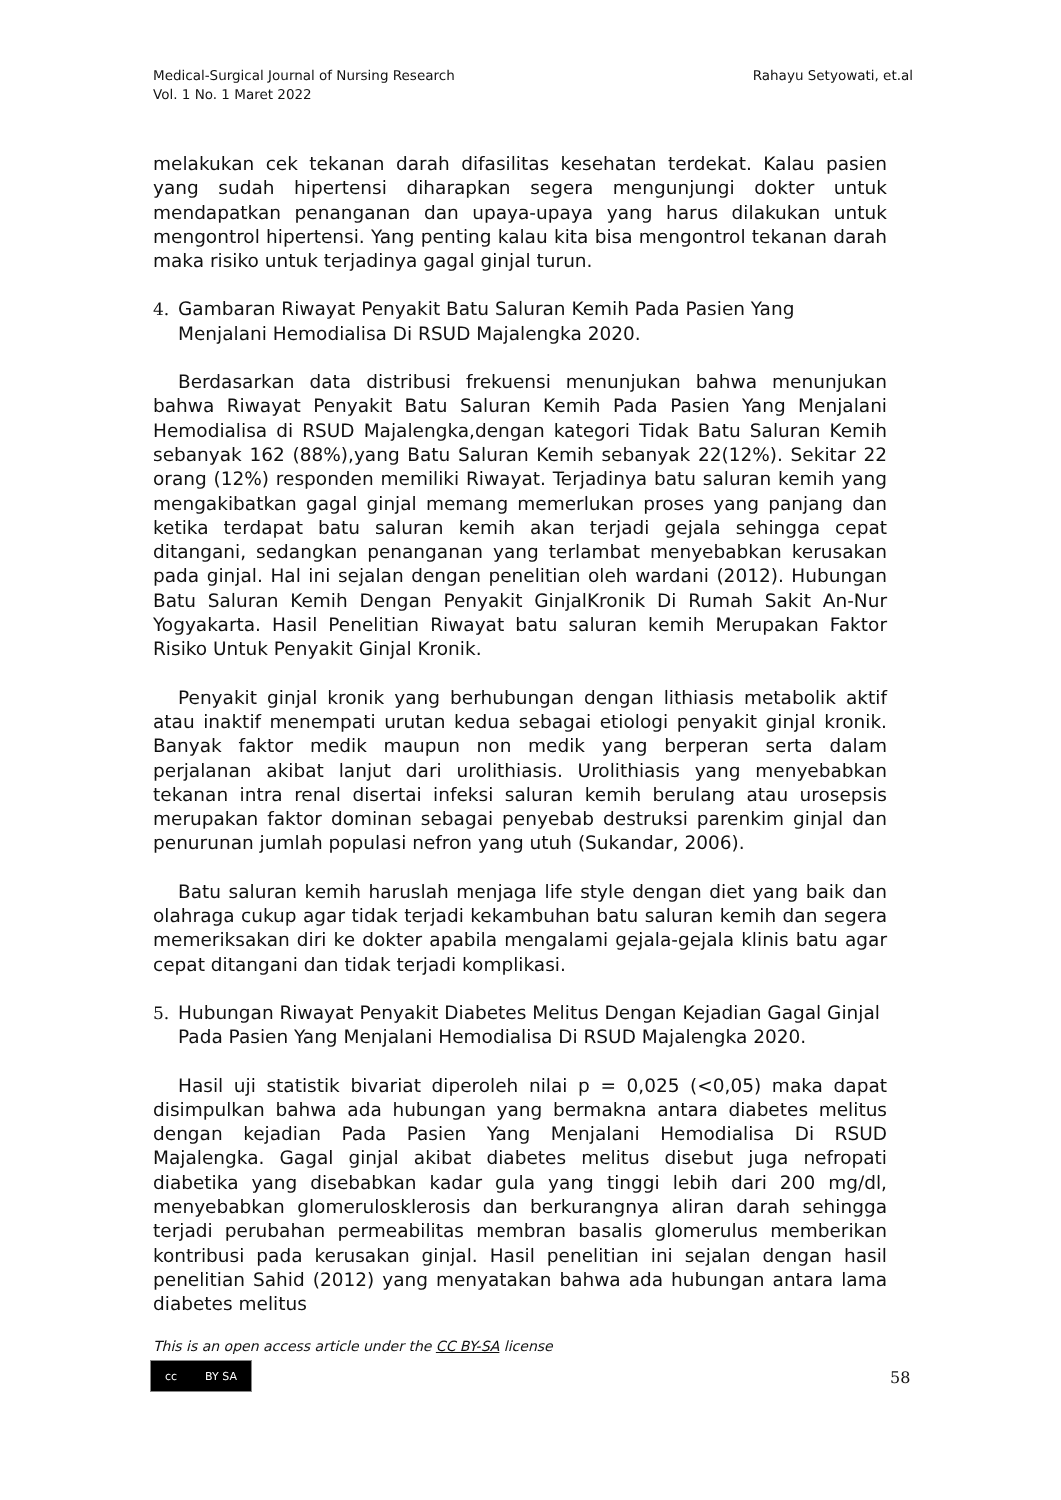Medical-Surgical Journal of Nursing Research
Vol. 1 No. 1 Maret 2022
Rahayu Setyowati, et.al
melakukan cek tekanan darah difasilitas kesehatan terdekat. Kalau pasien yang sudah hipertensi diharapkan segera mengunjungi dokter untuk mendapatkan penanganan dan upaya-upaya yang harus dilakukan untuk mengontrol hipertensi. Yang penting kalau kita bisa mengontrol tekanan darah maka risiko untuk terjadinya gagal ginjal turun.
4. Gambaran Riwayat Penyakit Batu Saluran Kemih Pada Pasien Yang Menjalani Hemodialisa Di RSUD Majalengka 2020.
Berdasarkan data distribusi frekuensi menunjukan bahwa menunjukan bahwa Riwayat Penyakit Batu Saluran Kemih Pada Pasien Yang Menjalani Hemodialisa di RSUD Majalengka,dengan kategori Tidak Batu Saluran Kemih sebanyak 162 (88%),yang Batu Saluran Kemih sebanyak 22(12%). Sekitar 22 orang (12%) responden memiliki Riwayat. Terjadinya batu saluran kemih yang mengakibatkan gagal ginjal memang memerlukan proses yang panjang dan ketika terdapat batu saluran kemih akan terjadi gejala sehingga cepat ditangani, sedangkan penanganan yang terlambat menyebabkan kerusakan pada ginjal. Hal ini sejalan dengan penelitian oleh wardani (2012). Hubungan Batu Saluran Kemih Dengan Penyakit GinjalKronik Di Rumah Sakit An-Nur Yogyakarta. Hasil Penelitian Riwayat batu saluran kemih Merupakan Faktor Risiko Untuk Penyakit Ginjal Kronik.
Penyakit ginjal kronik yang berhubungan dengan lithiasis metabolik aktif atau inaktif menempati urutan kedua sebagai etiologi penyakit ginjal kronik. Banyak faktor medik maupun non medik yang berperan serta dalam perjalanan akibat lanjut dari urolithiasis. Urolithiasis yang menyebabkan tekanan intra renal disertai infeksi saluran kemih berulang atau urosepsis merupakan faktor dominan sebagai penyebab destruksi parenkim ginjal dan penurunan jumlah populasi nefron yang utuh (Sukandar, 2006).
Batu saluran kemih haruslah menjaga life style dengan diet yang baik dan olahraga cukup agar tidak terjadi kekambuhan batu saluran kemih dan segera memeriksakan diri ke dokter apabila mengalami gejala-gejala klinis batu agar cepat ditangani dan tidak terjadi komplikasi.
5. Hubungan Riwayat Penyakit Diabetes Melitus Dengan Kejadian Gagal Ginjal Pada Pasien Yang Menjalani Hemodialisa Di RSUD Majalengka 2020.
Hasil uji statistik bivariat diperoleh nilai p = 0,025 (<0,05) maka dapat disimpulkan bahwa ada hubungan yang bermakna antara diabetes melitus dengan kejadian Pada Pasien Yang Menjalani Hemodialisa Di RSUD Majalengka. Gagal ginjal akibat diabetes melitus disebut juga nefropati diabetika yang disebabkan kadar gula yang tinggi lebih dari 200 mg/dl, menyebabkan glomerulosklerosis dan berkurangnya aliran darah sehingga terjadi perubahan permeabilitas membran basalis glomerulus memberikan kontribusi pada kerusakan ginjal. Hasil penelitian ini sejalan dengan hasil penelitian Sahid (2012) yang menyatakan bahwa ada hubungan antara lama diabetes melitus
This is an open access article under the CC BY-SA license
cc BY SA
58